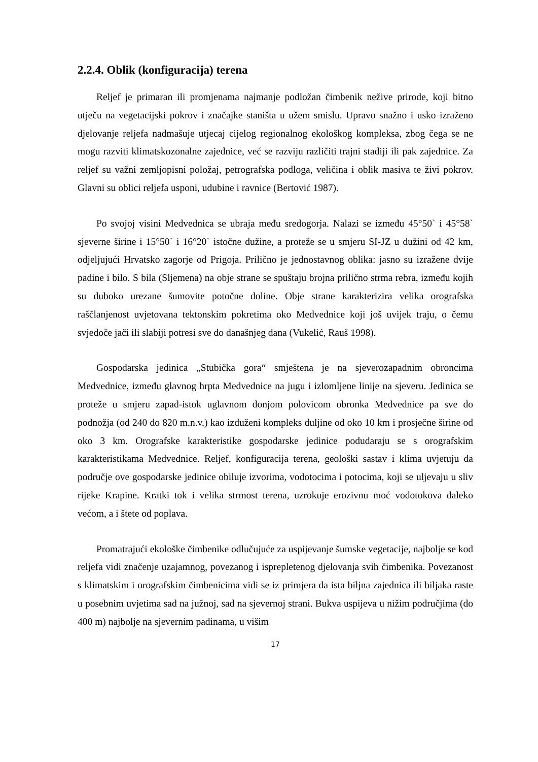2.2.4. Oblik (konfiguracija) terena
Reljef je primaran ili promjenama najmanje podložan čimbenik nežive prirode, koji bitno utječu na vegetacijski pokrov i značajke staništa u užem smislu. Upravo snažno i usko izraženo djelovanje reljefa nadmašuje utjecaj cijelog regionalnog ekološkog kompleksa, zbog čega se ne mogu razviti klimatskozonalne zajednice, već se razviju različiti trajni stadiji ili pak zajednice. Za reljef su važni zemljopisni položaj, petrografska podloga, veličina i oblik masiva te živi pokrov. Glavni su oblici reljefa usponi, udubine i ravnice (Bertović 1987).
Po svojoj visini Medvednica se ubraja među sredogorja. Nalazi se između 45°50` i 45°58` sjeverne širine i 15°50` i 16°20` istočne dužine, a proteže se u smjeru SI-JZ u dužini od 42 km, odjeljujući Hrvatsko zagorje od Prigoja. Prilično je jednostavnog oblika: jasno su izražene dvije padine i bilo. S bila (Sljemena) na obje strane se spuštaju brojna prilično strma rebra, između kojih su duboko urezane šumovite potočne doline. Obje strane karakterizira velika orografska raščlanjenost uvjetovana tektonskim pokretima oko Medvednice koji još uvijek traju, o čemu svjedoče jači ili slabiji potresi sve do današnjeg dana (Vukelić, Rauš 1998).
Gospodarska jedinica „Stubička gora“ smještena je na sjeverozapadnim obroncima Medvednice, između glavnog hrpta Medvednice na jugu i izlomljene linije na sjeveru. Jedinica se proteže u smjeru zapad-istok uglavnom donjom polovicom obronka Medvednice pa sve do podnožja (od 240 do 820 m.n.v.) kao izduženi kompleks duljine od oko 10 km i prosječne širine od oko 3 km. Orografske karakteristike gospodarske jedinice podudaraju se s orografskim karakteristikama Medvednice. Reljef, konfiguracija terena, geološki sastav i klima uvjetuju da područje ove gospodarske jedinice obiluje izvorima, vodotocima i potocima, koji se uljevaju u sliv rijeke Krapine. Kratki tok i velika strmost terena, uzrokuje erozivnu moć vodotokova daleko većom, a i štete od poplava.
Promatrajući ekološke čimbenike odlučujuće za uspijevanje šumske vegetacije, najbolje se kod reljefa vidi značenje uzajamnog, povezanog i isprepletenog djelovanja svih čimbenika. Povezanost s klimatskim i orografskim čimbenicima vidi se iz primjera da ista biljna zajednica ili biljaka raste u posebnim uvjetima sad na južnoj, sad na sjevernoj strani. Bukva uspijeva u nižim područjima (do 400 m) najbolje na sjevernim padinama, u višim
17